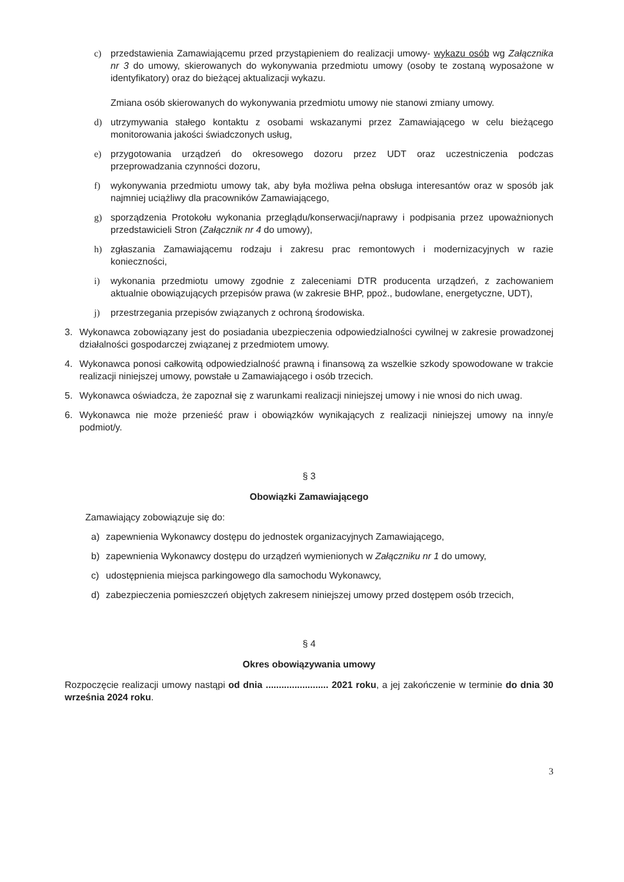c) przedstawienia Zamawiającemu przed przystąpieniem do realizacji umowy- wykazu osób wg Załącznika nr 3 do umowy, skierowanych do wykonywania przedmiotu umowy (osoby te zostaną wyposażone w identyfikatory) oraz do bieżącej aktualizacji wykazu.
Zmiana osób skierowanych do wykonywania przedmiotu umowy nie stanowi zmiany umowy.
d) utrzymywania stałego kontaktu z osobami wskazanymi przez Zamawiającego w celu bieżącego monitorowania jakości świadczonych usług,
e) przygotowania urządzeń do okresowego dozoru przez UDT oraz uczestniczenia podczas przeprowadzania czynności dozoru,
f) wykonywania przedmiotu umowy tak, aby była możliwa pełna obsługa interesantów oraz w sposób jak najmniej uciążliwy dla pracowników Zamawiającego,
g) sporządzenia Protokołu wykonania przeglądu/konserwacji/naprawy i podpisania przez upoważnionych przedstawicieli Stron (Załącznik nr 4 do umowy),
h) zgłaszania Zamawiającemu rodzaju i zakresu prac remontowych i modernizacyjnych w razie konieczności,
i) wykonania przedmiotu umowy zgodnie z zaleceniami DTR producenta urządzeń, z zachowaniem aktualnie obowiązujących przepisów prawa (w zakresie BHP, ppoż., budowlane, energetyczne, UDT),
j) przestrzegania przepisów związanych z ochroną środowiska.
3. Wykonawca zobowiązany jest do posiadania ubezpieczenia odpowiedzialności cywilnej w zakresie prowadzonej działalności gospodarczej związanej z przedmiotem umowy.
4. Wykonawca ponosi całkowitą odpowiedzialność prawną i finansową za wszelkie szkody spowodowane w trakcie realizacji niniejszej umowy, powstałe u Zamawiającego i osób trzecich.
5. Wykonawca oświadcza, że zapoznał się z warunkami realizacji niniejszej umowy i nie wnosi do nich uwag.
6. Wykonawca nie może przenieść praw i obowiązków wynikających z realizacji niniejszej umowy na inny/e podmiot/y.
§ 3
Obowiązki Zamawiającego
Zamawiający zobowiązuje się do:
a) zapewnienia Wykonawcy dostępu do jednostek organizacyjnych Zamawiającego,
b) zapewnienia Wykonawcy dostępu do urządzeń wymienionych w Załączniku nr 1 do umowy,
c) udostępnienia miejsca parkingowego dla samochodu Wykonawcy,
d) zabezpieczenia pomieszczeń objętych zakresem niniejszej umowy przed dostępem osób trzecich,
§ 4
Okres obowiązywania umowy
Rozpoczęcie realizacji umowy nastąpi od dnia ........................ 2021 roku, a jej zakończenie w terminie do dnia 30 września 2024 roku.
3